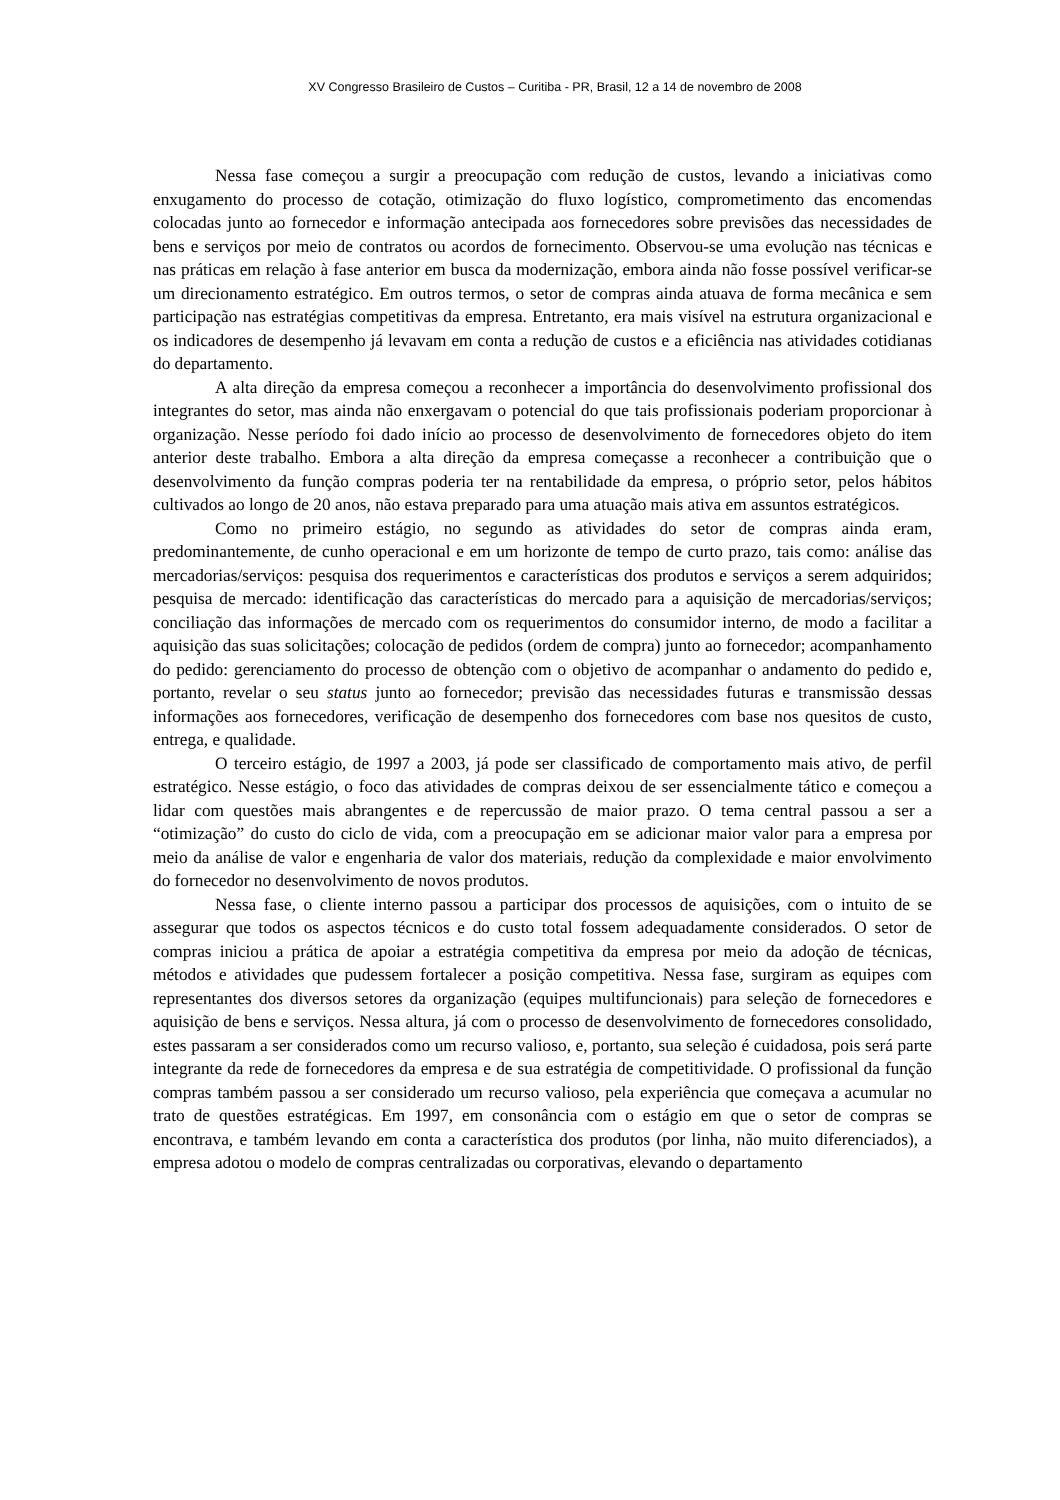XV Congresso Brasileiro de Custos – Curitiba - PR, Brasil, 12 a 14 de novembro de 2008
Nessa fase começou a surgir a preocupação com redução de custos, levando a iniciativas como enxugamento do processo de cotação, otimização do fluxo logístico, comprometimento das encomendas colocadas junto ao fornecedor e informação antecipada aos fornecedores sobre previsões das necessidades de bens e serviços por meio de contratos ou acordos de fornecimento. Observou-se uma evolução nas técnicas e nas práticas em relação à fase anterior em busca da modernização, embora ainda não fosse possível verificar-se um direcionamento estratégico. Em outros termos, o setor de compras ainda atuava de forma mecânica e sem participação nas estratégias competitivas da empresa. Entretanto, era mais visível na estrutura organizacional e os indicadores de desempenho já levavam em conta a redução de custos e a eficiência nas atividades cotidianas do departamento.
A alta direção da empresa começou a reconhecer a importância do desenvolvimento profissional dos integrantes do setor, mas ainda não enxergavam o potencial do que tais profissionais poderiam proporcionar à organização. Nesse período foi dado início ao processo de desenvolvimento de fornecedores objeto do item anterior deste trabalho. Embora a alta direção da empresa começasse a reconhecer a contribuição que o desenvolvimento da função compras poderia ter na rentabilidade da empresa, o próprio setor, pelos hábitos cultivados ao longo de 20 anos, não estava preparado para uma atuação mais ativa em assuntos estratégicos.
Como no primeiro estágio, no segundo as atividades do setor de compras ainda eram, predominantemente, de cunho operacional e em um horizonte de tempo de curto prazo, tais como: análise das mercadorias/serviços: pesquisa dos requerimentos e características dos produtos e serviços a serem adquiridos; pesquisa de mercado: identificação das características do mercado para a aquisição de mercadorias/serviços; conciliação das informações de mercado com os requerimentos do consumidor interno, de modo a facilitar a aquisição das suas solicitações; colocação de pedidos (ordem de compra) junto ao fornecedor; acompanhamento do pedido: gerenciamento do processo de obtenção com o objetivo de acompanhar o andamento do pedido e, portanto, revelar o seu status junto ao fornecedor; previsão das necessidades futuras e transmissão dessas informações aos fornecedores, verificação de desempenho dos fornecedores com base nos quesitos de custo, entrega, e qualidade.
O terceiro estágio, de 1997 a 2003, já pode ser classificado de comportamento mais ativo, de perfil estratégico. Nesse estágio, o foco das atividades de compras deixou de ser essencialmente tático e começou a lidar com questões mais abrangentes e de repercussão de maior prazo. O tema central passou a ser a “otimização” do custo do ciclo de vida, com a preocupação em se adicionar maior valor para a empresa por meio da análise de valor e engenharia de valor dos materiais, redução da complexidade e maior envolvimento do fornecedor no desenvolvimento de novos produtos.
Nessa fase, o cliente interno passou a participar dos processos de aquisições, com o intuito de se assegurar que todos os aspectos técnicos e do custo total fossem adequadamente considerados. O setor de compras iniciou a prática de apoiar a estratégia competitiva da empresa por meio da adoção de técnicas, métodos e atividades que pudessem fortalecer a posição competitiva. Nessa fase, surgiram as equipes com representantes dos diversos setores da organização (equipes multifuncionais) para seleção de fornecedores e aquisição de bens e serviços. Nessa altura, já com o processo de desenvolvimento de fornecedores consolidado, estes passaram a ser considerados como um recurso valioso, e, portanto, sua seleção é cuidadosa, pois será parte integrante da rede de fornecedores da empresa e de sua estratégia de competitividade. O profissional da função compras também passou a ser considerado um recurso valioso, pela experiência que começava a acumular no trato de questões estratégicas. Em 1997, em consonância com o estágio em que o setor de compras se encontrava, e também levando em conta a característica dos produtos (por linha, não muito diferenciados), a empresa adotou o modelo de compras centralizadas ou corporativas, elevando o departamento